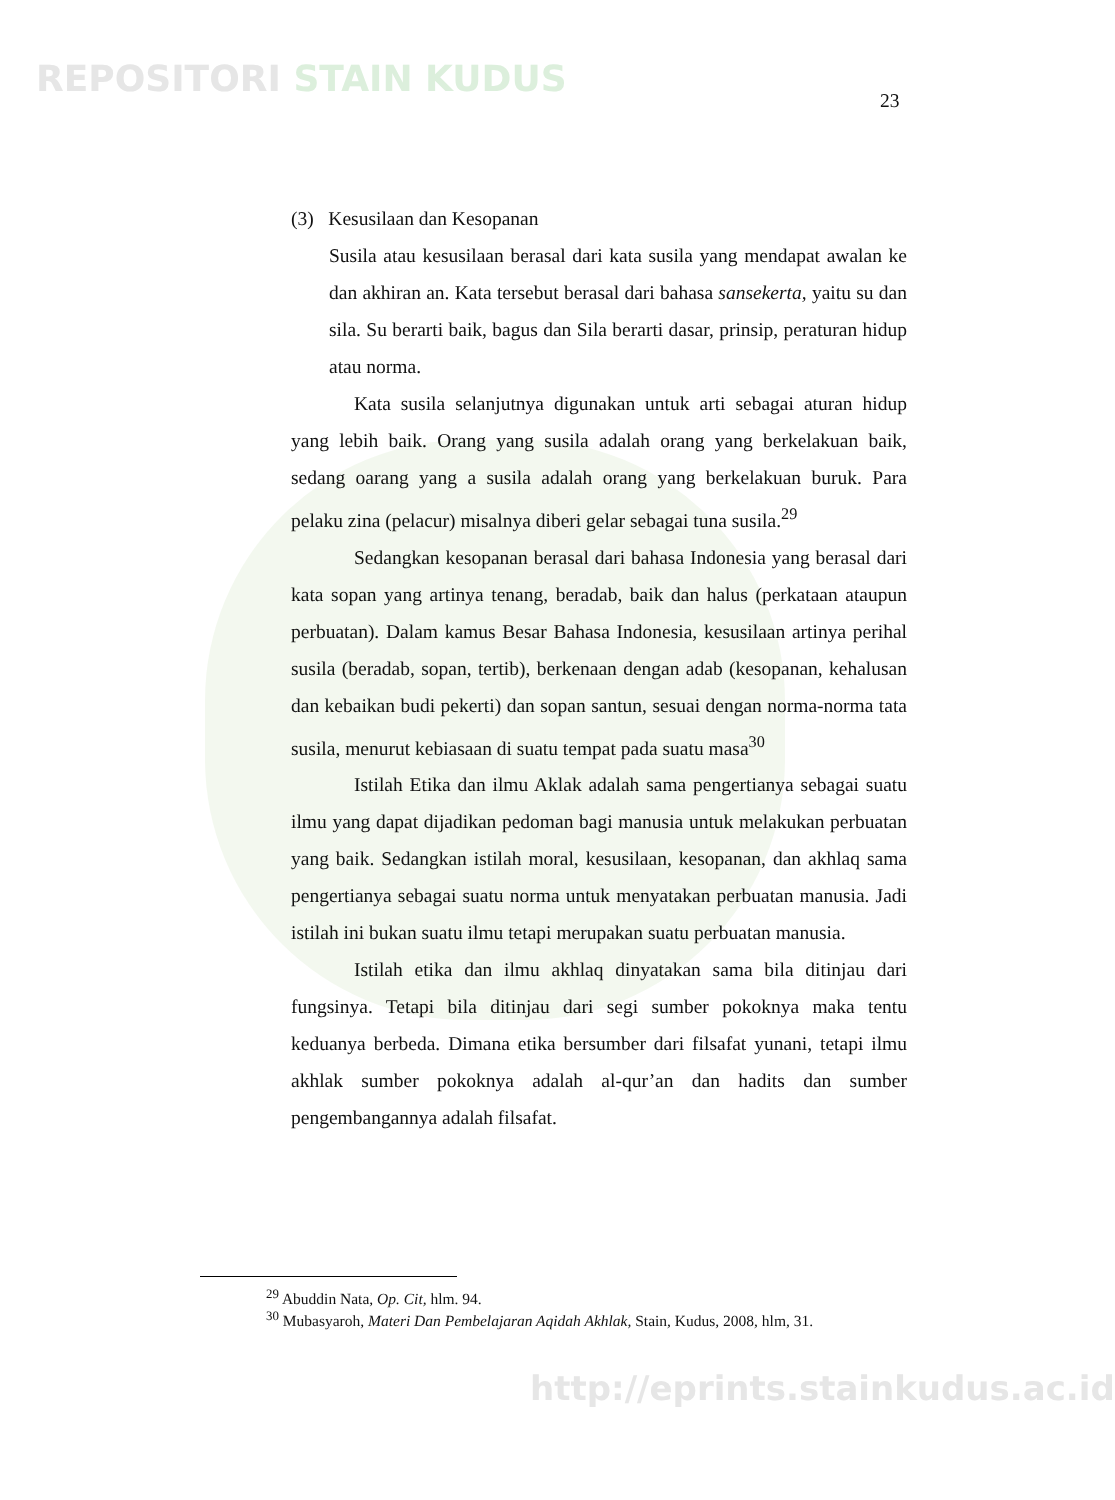REPOSITORI STAIN KUDUS
23
(3) Kesusilaan dan Kesopanan
Susila atau kesusilaan berasal dari kata susila yang mendapat awalan ke dan akhiran an. Kata tersebut berasal dari bahasa sansekerta, yaitu su dan sila. Su berarti baik, bagus dan Sila berarti dasar, prinsip, peraturan hidup atau norma.
Kata susila selanjutnya digunakan untuk arti sebagai aturan hidup yang lebih baik. Orang yang susila adalah orang yang berkelakuan baik, sedang oarang yang a susila adalah orang yang berkelakuan buruk. Para pelaku zina (pelacur) misalnya diberi gelar sebagai tuna susila.<sup>29</sup>
Sedangkan kesopanan berasal dari bahasa Indonesia yang berasal dari kata sopan yang artinya tenang, beradab, baik dan halus (perkataan ataupun perbuatan). Dalam kamus Besar Bahasa Indonesia, kesusilaan artinya perihal susila (beradab, sopan, tertib), berkenaan dengan adab (kesopanan, kehalusan dan kebaikan budi pekerti) dan sopan santun, sesuai dengan norma-norma tata susila, menurut kebiasaan di suatu tempat pada suatu masa<sup>30</sup>
Istilah Etika dan ilmu Aklak adalah sama pengertianya sebagai suatu ilmu yang dapat dijadikan pedoman bagi manusia untuk melakukan perbuatan yang baik. Sedangkan istilah moral, kesusilaan, kesopanan, dan akhlaq sama pengertianya sebagai suatu norma untuk menyatakan perbuatan manusia. Jadi istilah ini bukan suatu ilmu tetapi merupakan suatu perbuatan manusia.
Istilah etika dan ilmu akhlaq dinyatakan sama bila ditinjau dari fungsinya. Tetapi bila ditinjau dari segi sumber pokoknya maka tentu keduanya berbeda. Dimana etika bersumber dari filsafat yunani, tetapi ilmu akhlak sumber pokoknya adalah al-qur’an dan hadits dan sumber pengembangannya adalah filsafat.
<sup>29</sup> Abuddin Nata, Op. Cit, hlm. 94.
<sup>30</sup> Mubasyaroh, Materi Dan Pembelajaran Aqidah Akhlak, Stain, Kudus, 2008, hlm, 31.
http://eprints.stainkudus.ac.id